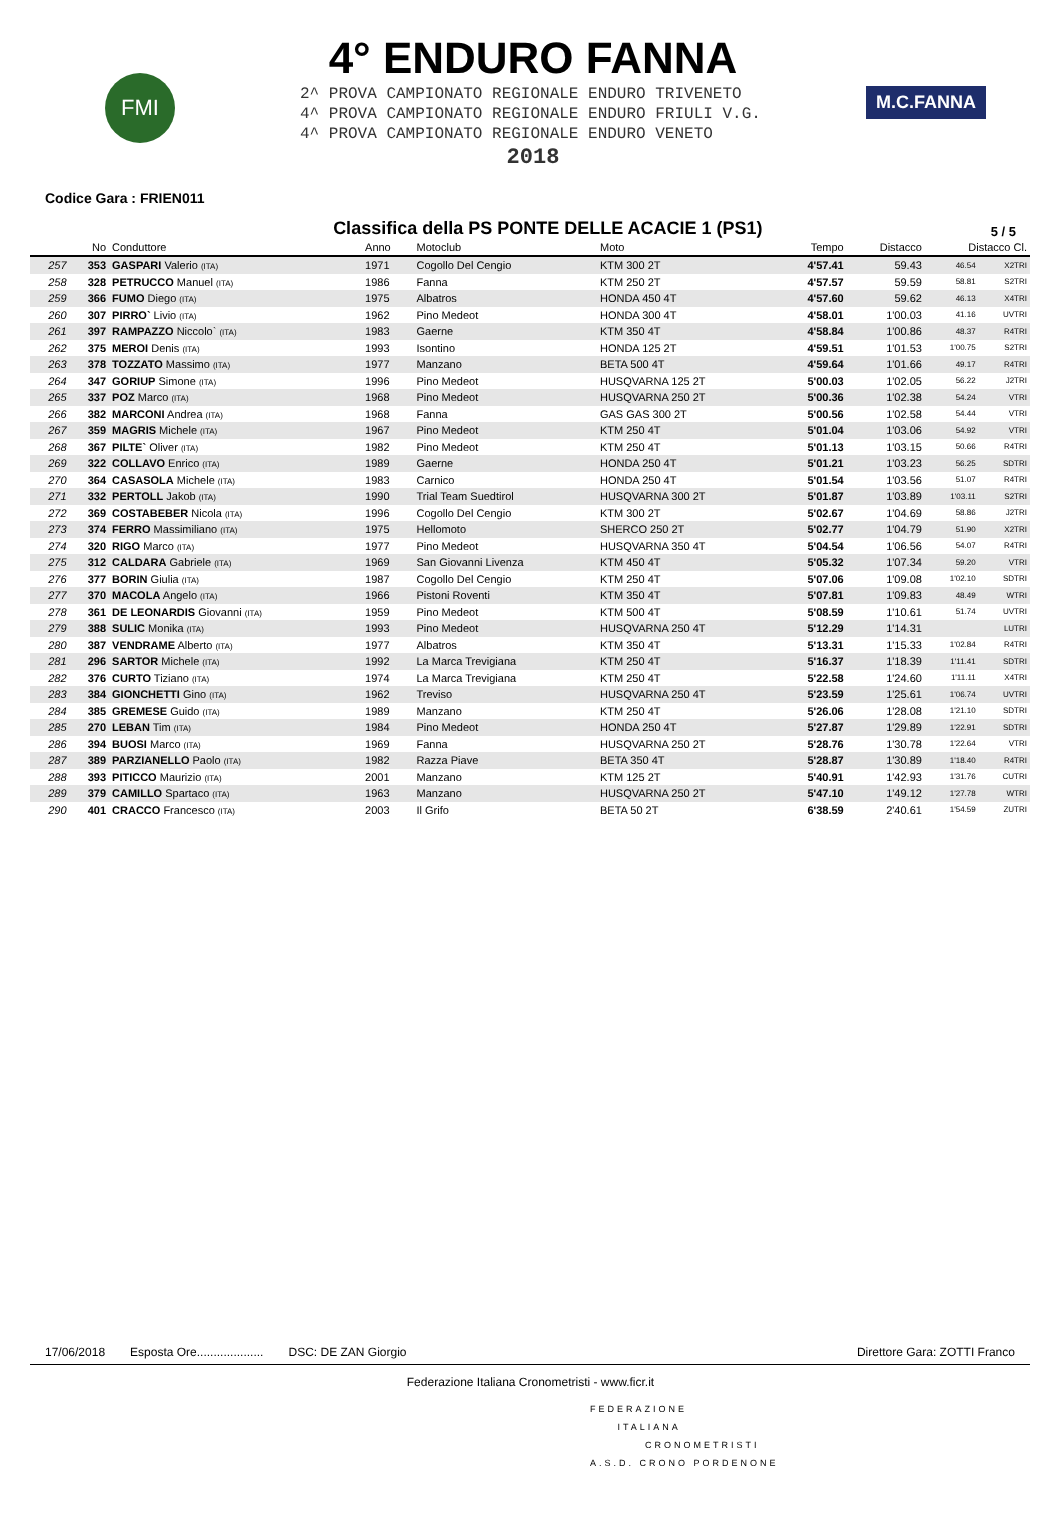FMI
4° ENDURO FANNA
2^ PROVA CAMPIONATO REGIONALE ENDURO TRIVENETO
4^ PROVA CAMPIONATO REGIONALE ENDURO FRIULI V.G.
4^ PROVA CAMPIONATO REGIONALE ENDURO VENETO
2018
M.C.FANNA
Codice Gara : FRIEN011
Classifica della PS PONTE DELLE ACACIE 1 (PS1)
5 / 5
| | No | Conduttore | Anno | Motoclub | Moto | Tempo | Distacco | Distacco Cl. | |
| --- | --- | --- | --- | --- | --- | --- | --- | --- | --- |
| 257 | 353 | GASPARI Valerio (ITA) | 1971 | Cogollo Del Cengio | KTM 300 2T | 4'57.41 | 59.43 | 46.54 | X2TRI |
| 258 | 328 | PETRUCCO Manuel (ITA) | 1986 | Fanna | KTM 250 2T | 4'57.57 | 59.59 | 58.81 | S2TRI |
| 259 | 366 | FUMO Diego (ITA) | 1975 | Albatros | HONDA 450 4T | 4'57.60 | 59.62 | 46.13 | X4TRI |
| 260 | 307 | PIRRO` Livio (ITA) | 1962 | Pino Medeot | HONDA 300 4T | 4'58.01 | 1'00.03 | 41.16 | UVTRI |
| 261 | 397 | RAMPAZZO Niccolo` (ITA) | 1983 | Gaerne | KTM 350 4T | 4'58.84 | 1'00.86 | 48.37 | R4TRI |
| 262 | 375 | MEROI Denis (ITA) | 1993 | Isontino | HONDA 125 2T | 4'59.51 | 1'01.53 | 1'00.75 | S2TRI |
| 263 | 378 | TOZZATO Massimo (ITA) | 1977 | Manzano | BETA 500 4T | 4'59.64 | 1'01.66 | 49.17 | R4TRI |
| 264 | 347 | GORIUP Simone (ITA) | 1996 | Pino Medeot | HUSQVARNA 125 2T | 5'00.03 | 1'02.05 | 56.22 | J2TRI |
| 265 | 337 | POZ Marco (ITA) | 1968 | Pino Medeot | HUSQVARNA 250 2T | 5'00.36 | 1'02.38 | 54.24 | VTRI |
| 266 | 382 | MARCONI Andrea (ITA) | 1968 | Fanna | GAS GAS 300 2T | 5'00.56 | 1'02.58 | 54.44 | VTRI |
| 267 | 359 | MAGRIS Michele (ITA) | 1967 | Pino Medeot | KTM 250 4T | 5'01.04 | 1'03.06 | 54.92 | VTRI |
| 268 | 367 | PILTE` Oliver (ITA) | 1982 | Pino Medeot | KTM 250 4T | 5'01.13 | 1'03.15 | 50.66 | R4TRI |
| 269 | 322 | COLLAVO Enrico (ITA) | 1989 | Gaerne | HONDA 250 4T | 5'01.21 | 1'03.23 | 56.25 | SDTRI |
| 270 | 364 | CASASOLA Michele (ITA) | 1983 | Carnico | HONDA 250 4T | 5'01.54 | 1'03.56 | 51.07 | R4TRI |
| 271 | 332 | PERTOLL Jakob (ITA) | 1990 | Trial Team Suedtirol | HUSQVARNA 300 2T | 5'01.87 | 1'03.89 | 1'03.11 | S2TRI |
| 272 | 369 | COSTABEBER Nicola (ITA) | 1996 | Cogollo Del Cengio | KTM 300 2T | 5'02.67 | 1'04.69 | 58.86 | J2TRI |
| 273 | 374 | FERRO Massimiliano (ITA) | 1975 | Hellomoto | SHERCO 250 2T | 5'02.77 | 1'04.79 | 51.90 | X2TRI |
| 274 | 320 | RIGO Marco (ITA) | 1977 | Pino Medeot | HUSQVARNA 350 4T | 5'04.54 | 1'06.56 | 54.07 | R4TRI |
| 275 | 312 | CALDARA Gabriele (ITA) | 1969 | San Giovanni Livenza | KTM 450 4T | 5'05.32 | 1'07.34 | 59.20 | VTRI |
| 276 | 377 | BORIN Giulia (ITA) | 1987 | Cogollo Del Cengio | KTM 250 4T | 5'07.06 | 1'09.08 | 1'02.10 | SDTRI |
| 277 | 370 | MACOLA Angelo (ITA) | 1966 | Pistoni Roventi | KTM 350 4T | 5'07.81 | 1'09.83 | 48.49 | WTRI |
| 278 | 361 | DE LEONARDIS Giovanni (ITA) | 1959 | Pino Medeot | KTM 500 4T | 5'08.59 | 1'10.61 | 51.74 | UVTRI |
| 279 | 388 | SULIC Monika (ITA) | 1993 | Pino Medeot | HUSQVARNA 250 4T | 5'12.29 | 1'14.31 | | LUTRI |
| 280 | 387 | VENDRAME Alberto (ITA) | 1977 | Albatros | KTM 350 4T | 5'13.31 | 1'15.33 | 1'02.84 | R4TRI |
| 281 | 296 | SARTOR Michele (ITA) | 1992 | La Marca Trevigiana | KTM 250 4T | 5'16.37 | 1'18.39 | 1'11.41 | SDTRI |
| 282 | 376 | CURTO Tiziano (ITA) | 1974 | La Marca Trevigiana | KTM 250 4T | 5'22.58 | 1'24.60 | 1'11.11 | X4TRI |
| 283 | 384 | GIONCHETTI Gino (ITA) | 1962 | Treviso | HUSQVARNA 250 4T | 5'23.59 | 1'25.61 | 1'06.74 | UVTRI |
| 284 | 385 | GREMESE Guido (ITA) | 1989 | Manzano | KTM 250 4T | 5'26.06 | 1'28.08 | 1'21.10 | SDTRI |
| 285 | 270 | LEBAN Tim (ITA) | 1984 | Pino Medeot | HONDA 250 4T | 5'27.87 | 1'29.89 | 1'22.91 | SDTRI |
| 286 | 394 | BUOSI Marco (ITA) | 1969 | Fanna | HUSQVARNA 250 2T | 5'28.76 | 1'30.78 | 1'22.64 | VTRI |
| 287 | 389 | PARZIANELLO Paolo (ITA) | 1982 | Razza Piave | BETA 350 4T | 5'28.87 | 1'30.89 | 1'18.40 | R4TRI |
| 288 | 393 | PITICCO Maurizio (ITA) | 2001 | Manzano | KTM 125 2T | 5'40.91 | 1'42.93 | 1'31.76 | CUTRI |
| 289 | 379 | CAMILLO Spartaco (ITA) | 1963 | Manzano | HUSQVARNA 250 2T | 5'47.10 | 1'49.12 | 1'27.78 | WTRI |
| 290 | 401 | CRACCO Francesco (ITA) | 2003 | Il Grifo | BETA 50 2T | 6'38.59 | 2'40.61 | 1'54.59 | ZUTRI |
17/06/2018 Esposta Ore.................... DSC: DE ZAN Giorgio Direttore Gara: ZOTTI Franco
Federazione Italiana Cronometristi - www.ficr.it
FEDERAZIONE
ITALIANA
CRONOMETRISTI
A.S.D. CRONO PORDENONE